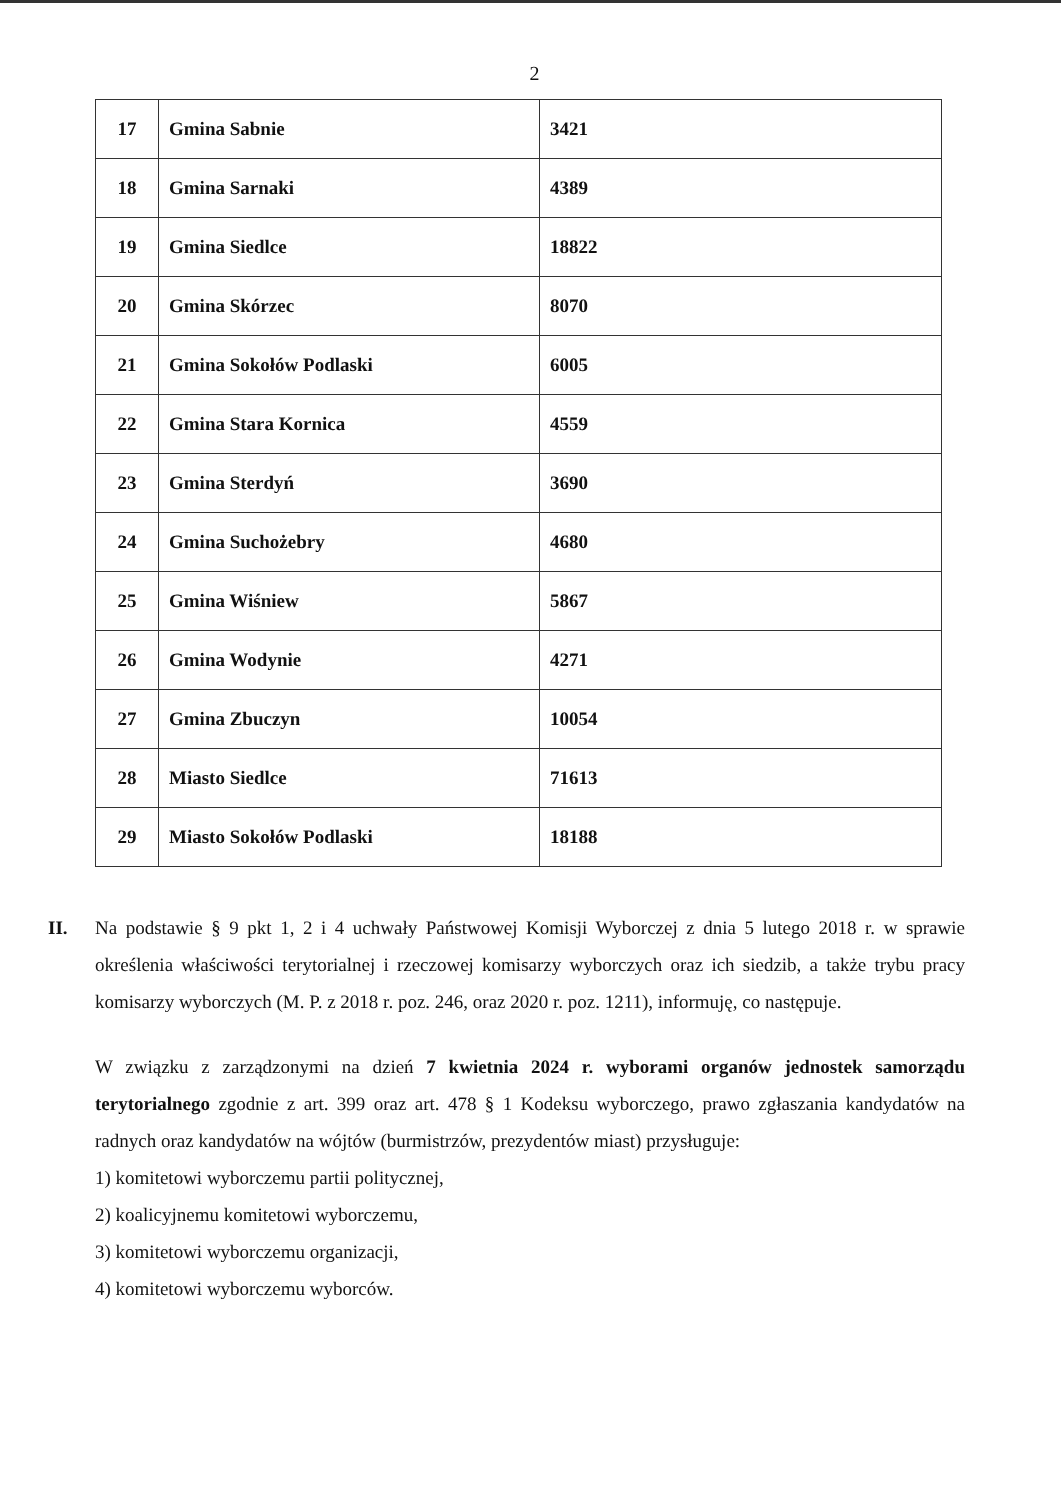2
| 17 | Gmina Sabnie | 3421 |
| 18 | Gmina Sarnaki | 4389 |
| 19 | Gmina Siedlce | 18822 |
| 20 | Gmina Skórzec | 8070 |
| 21 | Gmina Sokołów Podlaski | 6005 |
| 22 | Gmina Stara Kornica | 4559 |
| 23 | Gmina Sterdyń | 3690 |
| 24 | Gmina Suchożebry | 4680 |
| 25 | Gmina Wiśniew | 5867 |
| 26 | Gmina Wodynie | 4271 |
| 27 | Gmina Zbuczyn | 10054 |
| 28 | Miasto Siedlce | 71613 |
| 29 | Miasto Sokołów Podlaski | 18188 |
II. Na podstawie § 9 pkt 1, 2 i 4 uchwały Państwowej Komisji Wyborczej z dnia 5 lutego 2018 r. w sprawie określenia właściwości terytorialnej i rzeczowej komisarzy wyborczych oraz ich siedzib, a także trybu pracy komisarzy wyborczych (M. P. z 2018 r. poz. 246, oraz 2020 r. poz. 1211), informuję, co następuje.
W związku z zarządzonymi na dzień 7 kwietnia 2024 r. wyborami organów jednostek samorządu terytorialnego zgodnie z art. 399 oraz art. 478 § 1 Kodeksu wyborczego, prawo zgłaszania kandydatów na radnych oraz kandydatów na wójtów (burmistrzów, prezydentów miast) przysługuje:
1) komitetowi wyborczemu partii politycznej,
2) koalicyjnemu komitetowi wyborczemu,
3) komitetowi wyborczemu organizacji,
4) komitetowi wyborczemu wyborców.